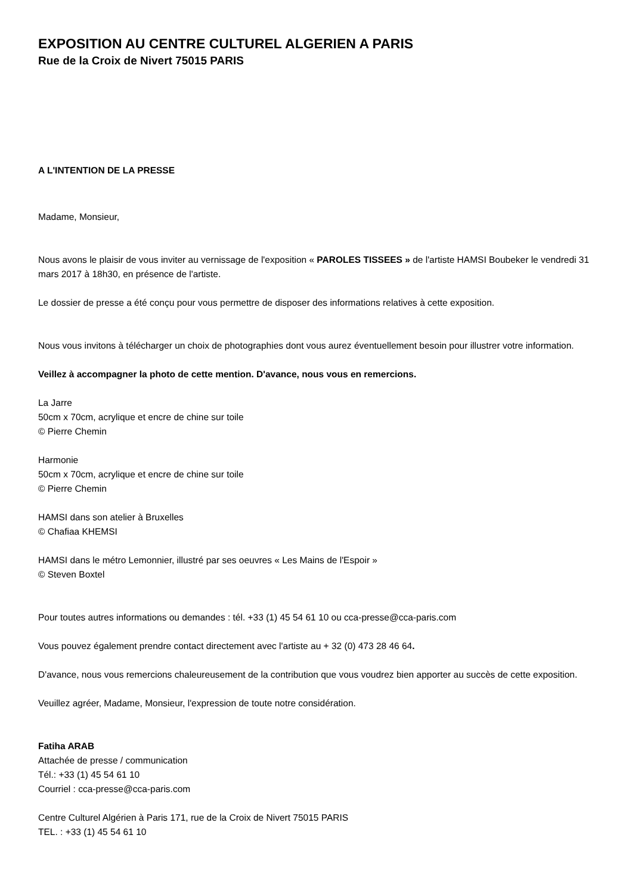EXPOSITION AU CENTRE CULTUREL ALGERIEN A PARIS
Rue de la Croix de Nivert 75015 PARIS
A L'INTENTION DE LA PRESSE
Madame, Monsieur,
Nous avons le plaisir de vous inviter au vernissage de l'exposition « PAROLES TISSEES » de l'artiste HAMSI Boubeker le vendredi 31 mars 2017 à 18h30, en présence de l'artiste.
Le dossier de presse a été conçu pour vous permettre de disposer des informations relatives à cette exposition.
Nous vous invitons à télécharger un choix de photographies dont vous aurez éventuellement besoin pour illustrer votre information.
Veillez à accompagner la photo de cette mention. D'avance, nous vous en remercions.
La Jarre
50cm x 70cm, acrylique et encre de chine sur toile
© Pierre Chemin
Harmonie
50cm x 70cm, acrylique et encre de chine sur toile
© Pierre Chemin
HAMSI dans son atelier à Bruxelles
© Chafiaa KHEMSI
HAMSI dans le métro Lemonnier, illustré par ses oeuvres « Les Mains de l'Espoir »
© Steven Boxtel
Pour toutes autres informations ou demandes : tél. +33 (1) 45 54 61 10 ou cca-presse@cca-paris.com
Vous pouvez également prendre contact directement avec l'artiste au + 32 (0) 473 28 46 64.
D'avance, nous vous remercions chaleureusement de la contribution que vous voudrez bien apporter au succès de cette exposition.
Veuillez agréer, Madame, Monsieur, l'expression de toute notre considération.
Fatiha ARAB
Attachée de presse / communication
Tél.: +33 (1) 45 54 61 10
Courriel : cca-presse@cca-paris.com
Centre Culturel Algérien à Paris 171, rue de la Croix de Nivert 75015 PARIS
TEL. : +33 (1) 45 54 61 10